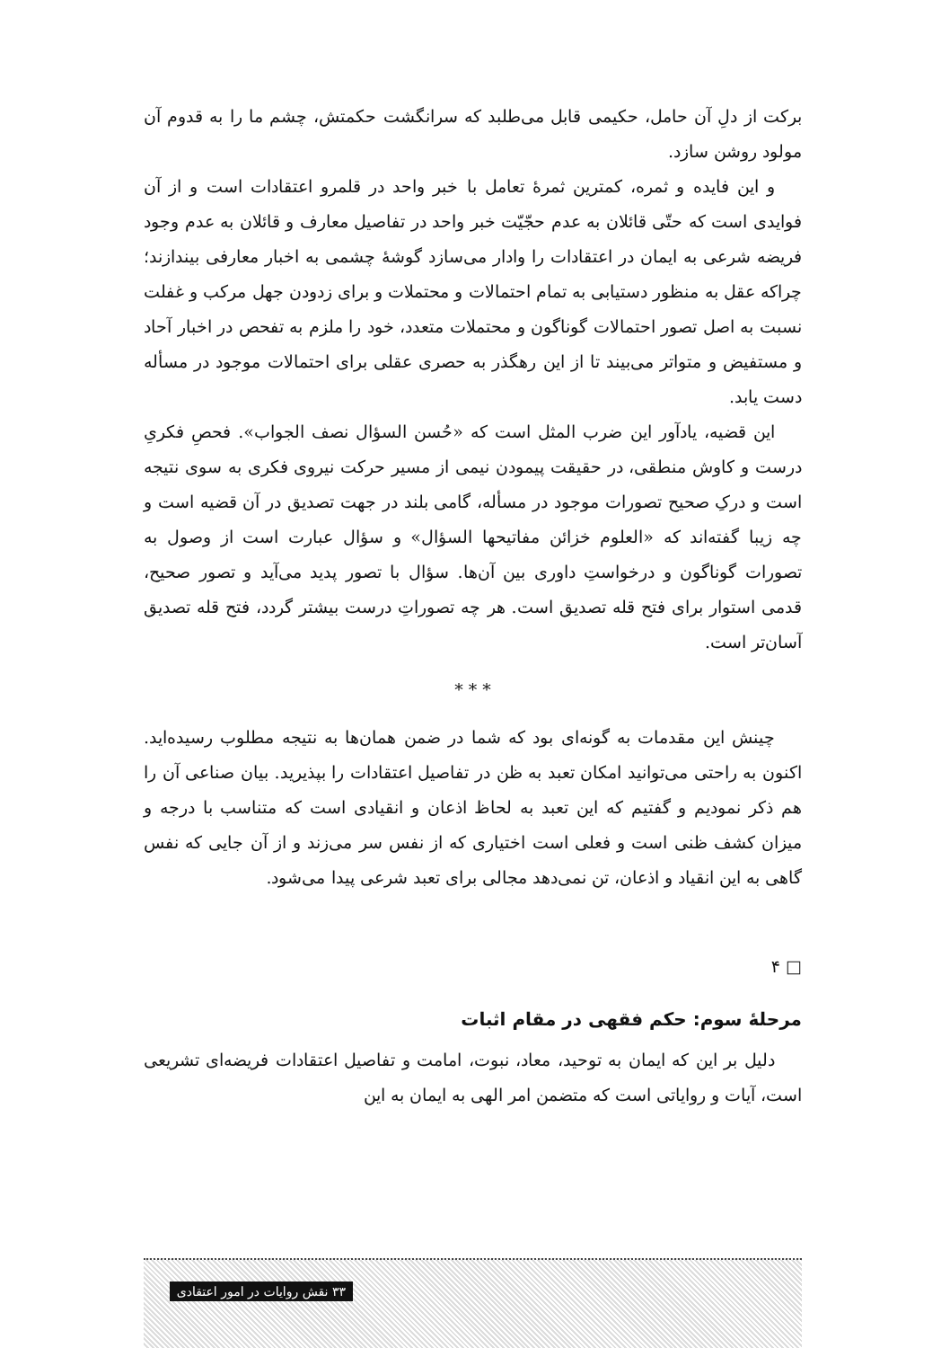برکت از دلِ آن حامل، حکیمی قابل می‌طلبد که سرانگشت حکمتش، چشم ما را به قدوم آن مولود روشن سازد.
و این فایده و ثمره، کمترین ثمرۀ تعامل با خبر واحد در قلمرو اعتقادات است و از آن فوایدی است که حتّی قائلان به عدم حجّیّت خبر واحد در تفاصیل معارف و قائلان به عدم وجود فریضه شرعی به ایمان در اعتقادات را وادار می‌سازد گوشۀ چشمی به اخبار معارفی بیندازند؛ چراکه عقل به منظور دستیابی به تمام احتمالات و محتملات و برای زدودن جهل مرکب و غفلت نسبت به اصل تصور احتمالات گوناگون و محتملات متعدد، خود را ملزم به تفحص در اخبار آحاد و مستفیض و متواتر می‌بیند تا از این رهگذر به حصری عقلی برای احتمالات موجود در مسأله دست یابد.
این قضیه، یادآور این ضرب المثل است که «حُسن السؤال نصف الجواب». فحصِ فکریِ درست و کاوش منطقی، در حقیقت پیمودن نیمی از مسیر حرکت نیروی فکری به سوی نتیجه است و درکِ صحیح تصورات موجود در مسأله، گامی بلند در جهت تصدیق در آن قضیه است و چه زیبا گفته‌اند که «العلوم خزائن مفاتیحها السؤال» و سؤال عبارت است از وصول به تصورات گوناگون و درخواستِ داوری بین آن‌ها. سؤال با تصور پدید می‌آید و تصور صحیح، قدمی استوار برای فتح قله تصدیق است. هر چه تصوراتِ درست بیشتر گردد، فتح قله تصدیق آسان‌تر است.
* * *
چینش این مقدمات به گونه‌ای بود که شما در ضمن همان‌ها به نتیجه مطلوب رسیده‌اید. اکنون به راحتی می‌توانید امکان تعبد به ظن در تفاصیل اعتقادات را بپذیرید. بیان صناعی آن را هم ذکر نمودیم و گفتیم که این تعبد به لحاظ اذعان و انقیادی است که متناسب با درجه و میزان کشف ظنی است و فعلی است اختیاری که از نفس سر می‌زند و از آن جایی که نفس گاهی به این انقیاد و اذعان، تن نمی‌دهد مجالی برای تعبد شرعی پیدا می‌شود.
□ ۴
مرحلۀ سوم: حکم فقهی در مقام اثبات
دلیل بر این که ایمان به توحید، معاد، نبوت، امامت و تفاصیل اعتقادات فریضه‌ای تشریعی است، آیات و روایاتی است که متضمن امر الهی به ایمان به این
۳۳ نقش روایات در امور اعتقادی